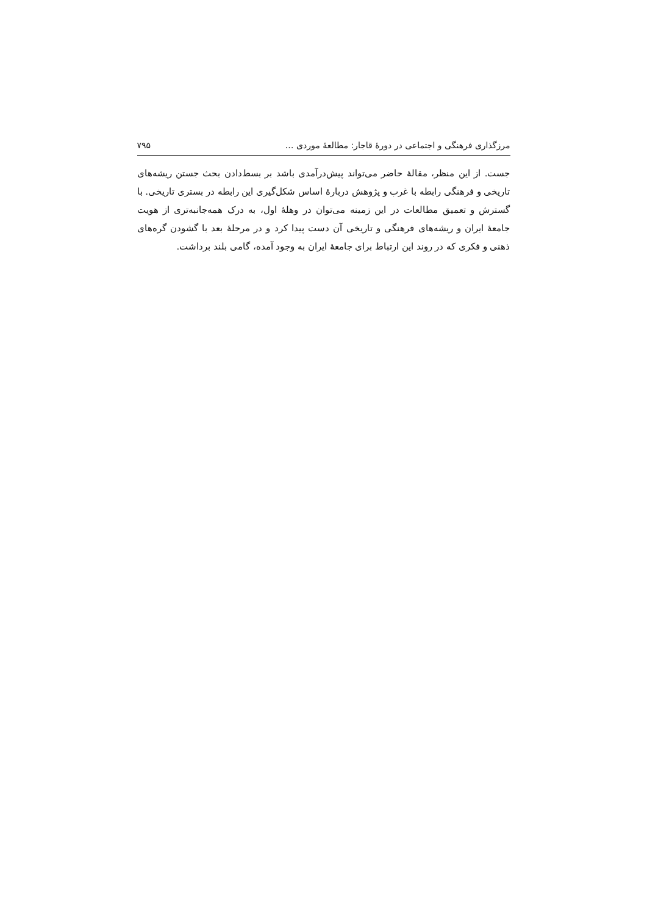مرزگذاری فرهنگی و اجتماعی در دورهٔ قاجار: مطالعهٔ موردی … ۷۹۵
جست. از این منظر، مقالهٔ حاضر می‌تواند پیش‌درآمدی باشد بر بسط‌دادن بحث جستن ریشه‌های تاریخی و فرهنگی رابطه با غرب و پژوهش دربارهٔ اساس شکل‌گیری این رابطه در بستری تاریخی. با گسترش و تعمیق مطالعات در این زمینه می‌توان در وهلهٔ اول، به درک همه‌جانبه‌تری از هویت جامعهٔ ایران و ریشه‌های فرهنگی و تاریخی آن دست پیدا کرد و در مرحلهٔ بعد با گشودن گره‌های ذهنی و فکری که در روند این ارتباط برای جامعهٔ ایران به وجود آمده، گامی بلند برداشت.